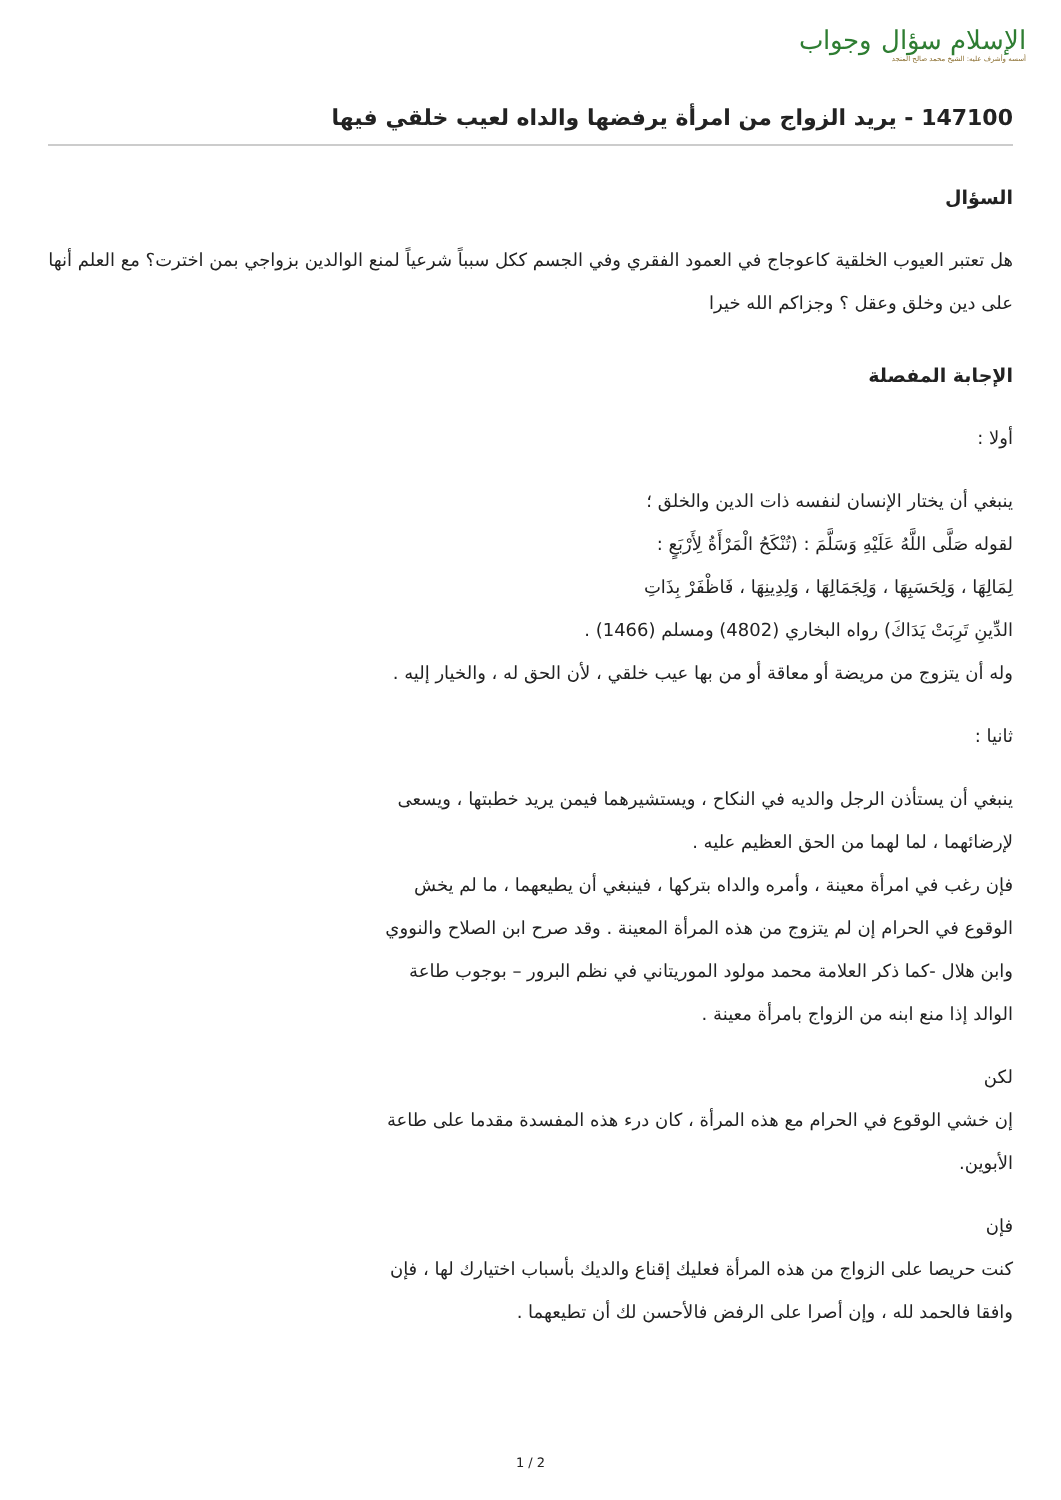الإسلام سؤال وجواب
أسسه وأشرف عليه: الشيخ محمد صالح المنجد
147100 - يريد الزواج من امرأة يرفضها والداه لعيب خلقي فيها
السؤال
هل تعتبر العيوب الخلقية كاعوجاج في العمود الفقري وفي الجسم ككل سبباً شرعياً لمنع الوالدين بزواجي بمن اخترت؟ مع العلم أنها على دين وخلق وعقل ؟ وجزاكم الله خيرا
الإجابة المفصلة
أولا :
ينبغي أن يختار الإنسان لنفسه ذات الدين والخلق ؛
لقوله صَلَّى اللَّهُ عَلَيْهِ وَسَلَّمَ : (تُنْكَحُ الْمَرْأَةُ لِأَرْبَعٍ :
لِمَالِهَا ، وَلِحَسَبِهَا ، وَلِجَمَالِهَا ، وَلِدِينِهَا ، فَاظْفَرْ بِذَاتِ
الدِّينِ تَرِبَتْ يَدَاكَ) رواه البخاري (4802) ومسلم (1466) .
وله أن يتزوج من مريضة أو معاقة أو من بها عيب خلقي ، لأن الحق له ، والخيار إليه .
ثانيا :
ينبغي أن يستأذن الرجل والديه في النكاح ، ويستشيرهما فيمن يريد خطبتها ، ويسعى
لإرضائهما ، لما لهما من الحق العظيم عليه .
فإن رغب في امرأة معينة ، وأمره والداه بتركها ، فينبغي أن يطيعهما ، ما لم يخش
الوقوع في الحرام إن لم يتزوج من هذه المرأة المعينة . وقد صرح ابن الصلاح والنووي
وابن هلال -كما ذكر العلامة محمد مولود الموريتاني في نظم البرور – بوجوب طاعة
الوالد إذا منع ابنه من الزواج بامرأة معينة .
لكن
إن خشي الوقوع في الحرام مع هذه المرأة ، كان درء هذه المفسدة مقدما على طاعة
الأبوين.
فإن
كنت حريصا على الزواج من هذه المرأة فعليك إقناع والديك بأسباب اختيارك لها ، فإن
وافقا فالحمد لله ، وإن أصرا على الرفض فالأحسن لك أن تطيعهما .
2 / 1